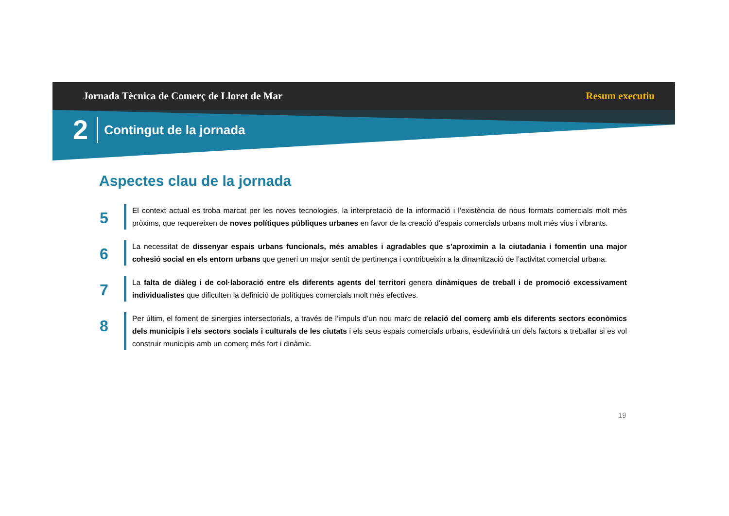Jornada Tècnica de Comerç de Lloret de Mar Resum executiu
2 Contingut de la jornada
Aspectes clau de la jornada
5
El context actual es troba marcat per les noves tecnologies, la interpretació de la informació i l’existència de nous formats comercials molt més pròxims, que requereixen de noves polítiques públiques urbanes en favor de la creació d’espais comercials urbans molt més vius i vibrants.
6
La necessitat de dissenyar espais urbans funcionals, més amables i agradables que s’aproximin a la ciutadania i fomentin una major cohesió social en els entorn urbans que generi un major sentit de pertinença i contribueixin a la dinamització de l’activitat comercial urbana.
7
La falta de diàleg i de col·laboració entre els diferents agents del territori genera dinàmiques de treball i de promoció excessivament individualistes que dificulten la definició de polítiques comercials molt més efectives.
8
Per últim, el foment de sinergies intersectorials, a través de l’impuls d’un nou marc de relació del comerç amb els diferents sectors econòmics dels municipis i els sectors socials i culturals de les ciutats i els seus espais comercials urbans, esdevindrà un dels factors a treballar si es vol construir municipis amb un comerç més fort i dinàmic.
19